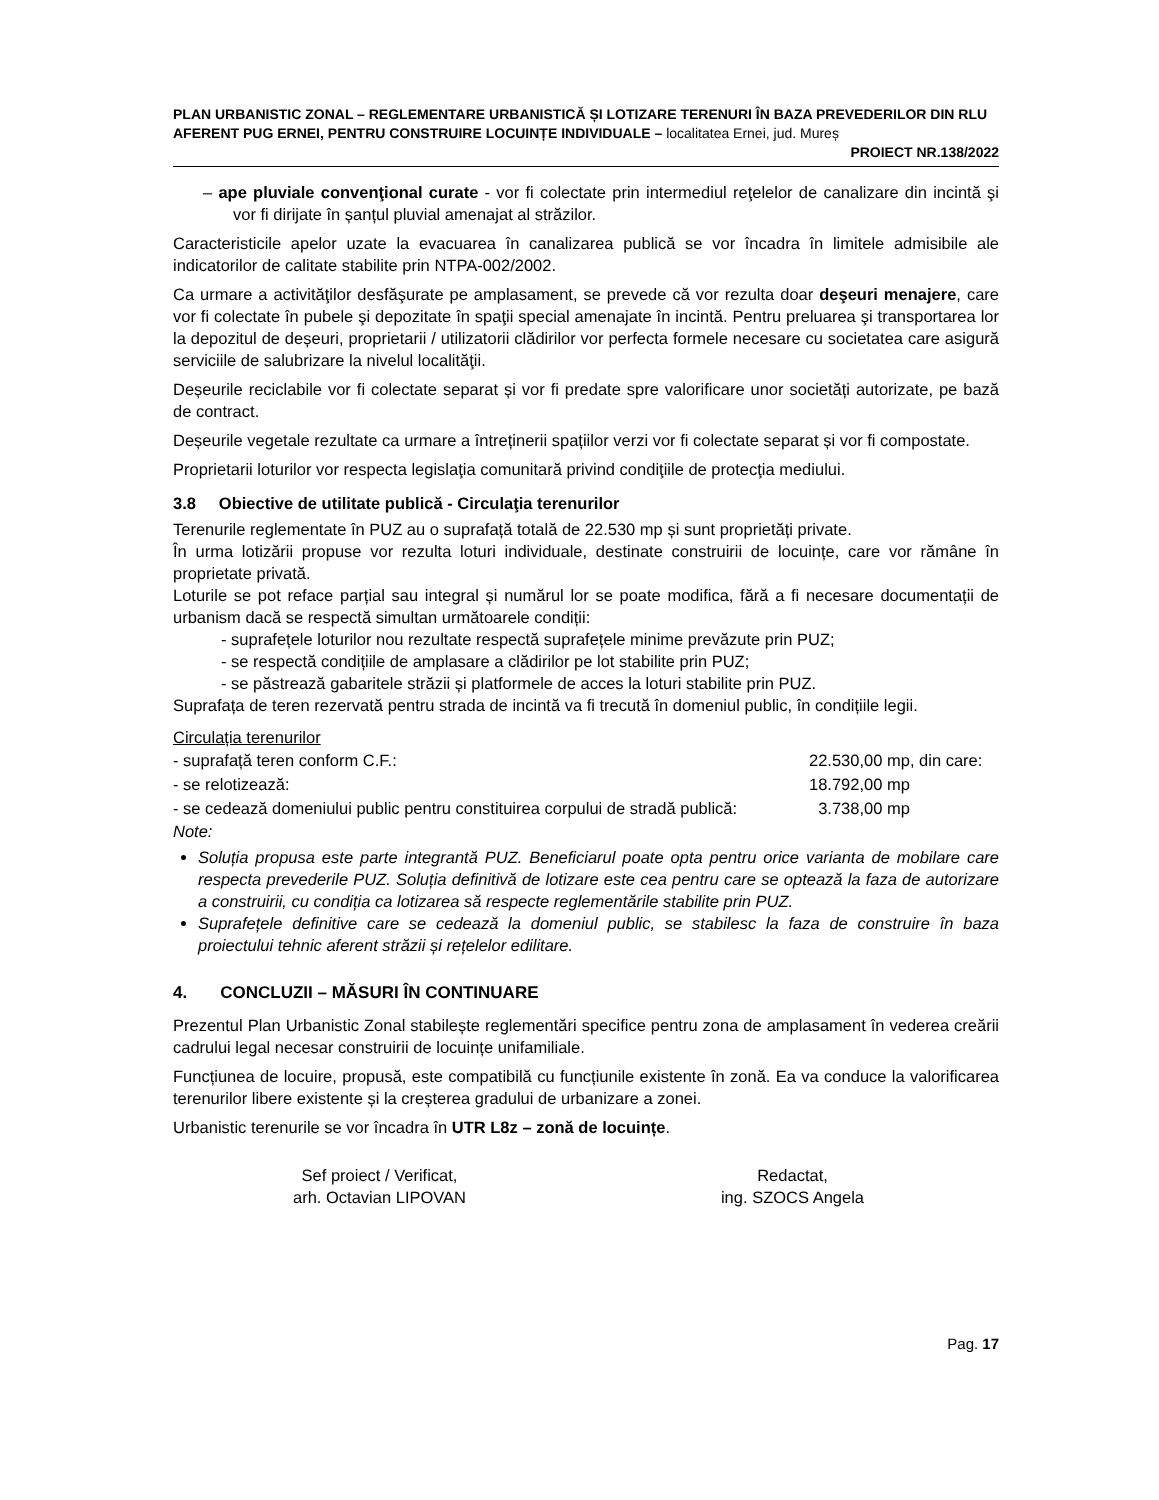PLAN URBANISTIC ZONAL – REGLEMENTARE URBANISTICĂ ȘI LOTIZARE TERENURI ÎN BAZA PREVEDERILOR DIN RLU AFERENT PUG ERNEI, PENTRU CONSTRUIRE LOCUINȚE INDIVIDUALE – localitatea Ernei, jud. Mureș
PROIECT NR.138/2022
– ape pluviale convenţional curate - vor fi colectate prin intermediul reţelelor de canalizare din incintă şi vor fi dirijate în șanțul pluvial amenajat al străzilor.
Caracteristicile apelor uzate la evacuarea în canalizarea publică se vor încadra în limitele admisibile ale indicatorilor de calitate stabilite prin NTPA-002/2002.
Ca urmare a activităţilor desfăşurate pe amplasament, se prevede că vor rezulta doar deşeuri menajere, care vor fi colectate în pubele şi depozitate în spaţii special amenajate în incintă. Pentru preluarea şi transportarea lor la depozitul de deșeuri, proprietarii / utilizatorii clădirilor vor perfecta formele necesare cu societatea care asigură serviciile de salubrizare la nivelul localităţii.
Deșeurile reciclabile vor fi colectate separat și vor fi predate spre valorificare unor societăți autorizate, pe bază de contract.
Deșeurile vegetale rezultate ca urmare a întreținerii spațiilor verzi vor fi colectate separat și vor fi compostate.
Proprietarii loturilor vor respecta legislaţia comunitară privind condiţiile de protecţia mediului.
3.8 Obiective de utilitate publică - Circulaţia terenurilor
Terenurile reglementate în PUZ au o suprafață totală de 22.530 mp și sunt proprietăți private.
În urma lotizării propuse vor rezulta loturi individuale, destinate construirii de locuințe, care vor rămâne în proprietate privată.
Loturile se pot reface parțial sau integral și numărul lor se poate modifica, fără a fi necesare documentații de urbanism dacă se respectă simultan următoarele condiții:
- suprafețele loturilor nou rezultate respectă suprafețele minime prevăzute prin PUZ;
- se respectă condițiile de amplasare a clădirilor pe lot stabilite prin PUZ;
- se păstrează gabaritele străzii și platformele de acces la loturi stabilite prin PUZ.
Suprafața de teren rezervată pentru strada de incintă va fi trecută în domeniul public, în condițiile legii.
Circulația terenurilor
| - suprafață teren conform C.F.: | 22.530,00 mp, din care: |
| - se relotizează: | 18.792,00 mp |
| - se cedează domeniului public pentru constituirea corpului de stradă publică: | 3.738,00 mp |
Note:
Soluția propusa este parte integrantă PUZ. Beneficiarul poate opta pentru orice varianta de mobilare care respecta prevederile PUZ. Soluția definitivă de lotizare este cea pentru care se optează la faza de autorizare a construirii, cu condiția ca lotizarea să respecte reglementările stabilite prin PUZ.
Suprafețele definitive care se cedează la domeniul public, se stabilesc la faza de construire în baza proiectului tehnic aferent străzii și rețelelor edilitare.
4. CONCLUZII – MĂSURI ÎN CONTINUARE
Prezentul Plan Urbanistic Zonal stabilește reglementări specifice pentru zona de amplasament în vederea creării cadrului legal necesar construirii de locuințe unifamiliale.
Funcțiunea de locuire, propusă, este compatibilă cu funcțiunile existente în zonă. Ea va conduce la valorificarea terenurilor libere existente și la creșterea gradului de urbanizare a zonei.
Urbanistic terenurile se vor încadra în UTR L8z – zonă de locuințe.
Sef proiect / Verificat,
arh. Octavian LIPOVAN
Redactat,
ing. SZOCS Angela
Pag. 17